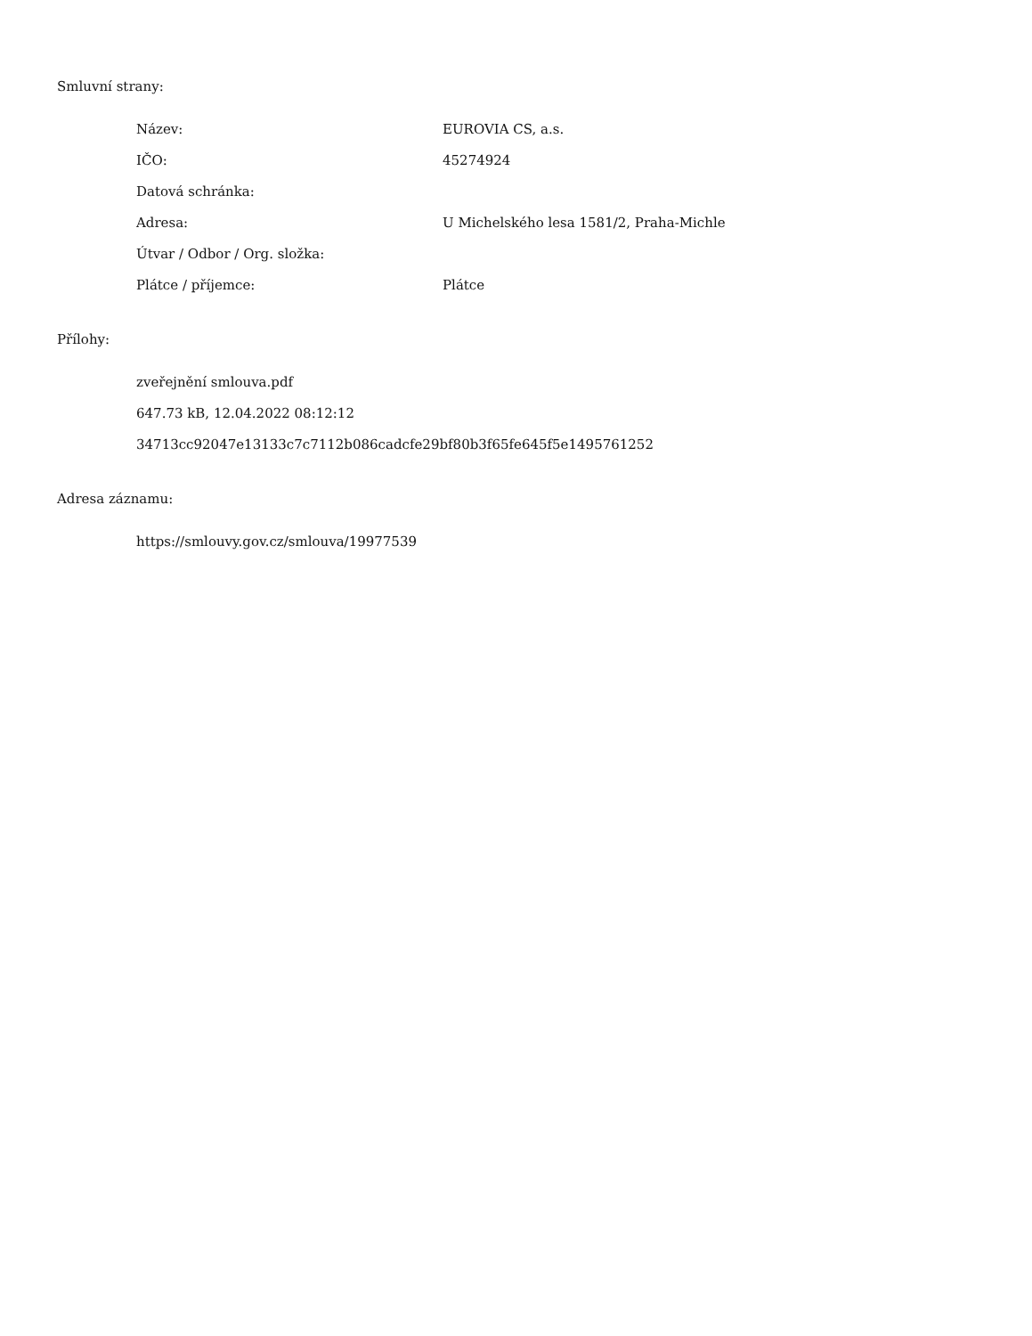Smluvní strany:
| Název: | EUROVIA CS, a.s. |
| IČO: | 45274924 |
| Datová schránka: | |
| Adresa: | U Michelského lesa 1581/2, Praha-Michle |
| Útvar / Odbor / Org. složka: | |
| Plátce / příjemce: | Plátce |
Přílohy:
zveřejnění smlouva.pdf
647.73 kB, 12.04.2022 08:12:12
34713cc92047e13133c7c7112b086cadcfe29bf80b3f65fe645f5e1495761252
Adresa záznamu:
https://smlouvy.gov.cz/smlouva/19977539